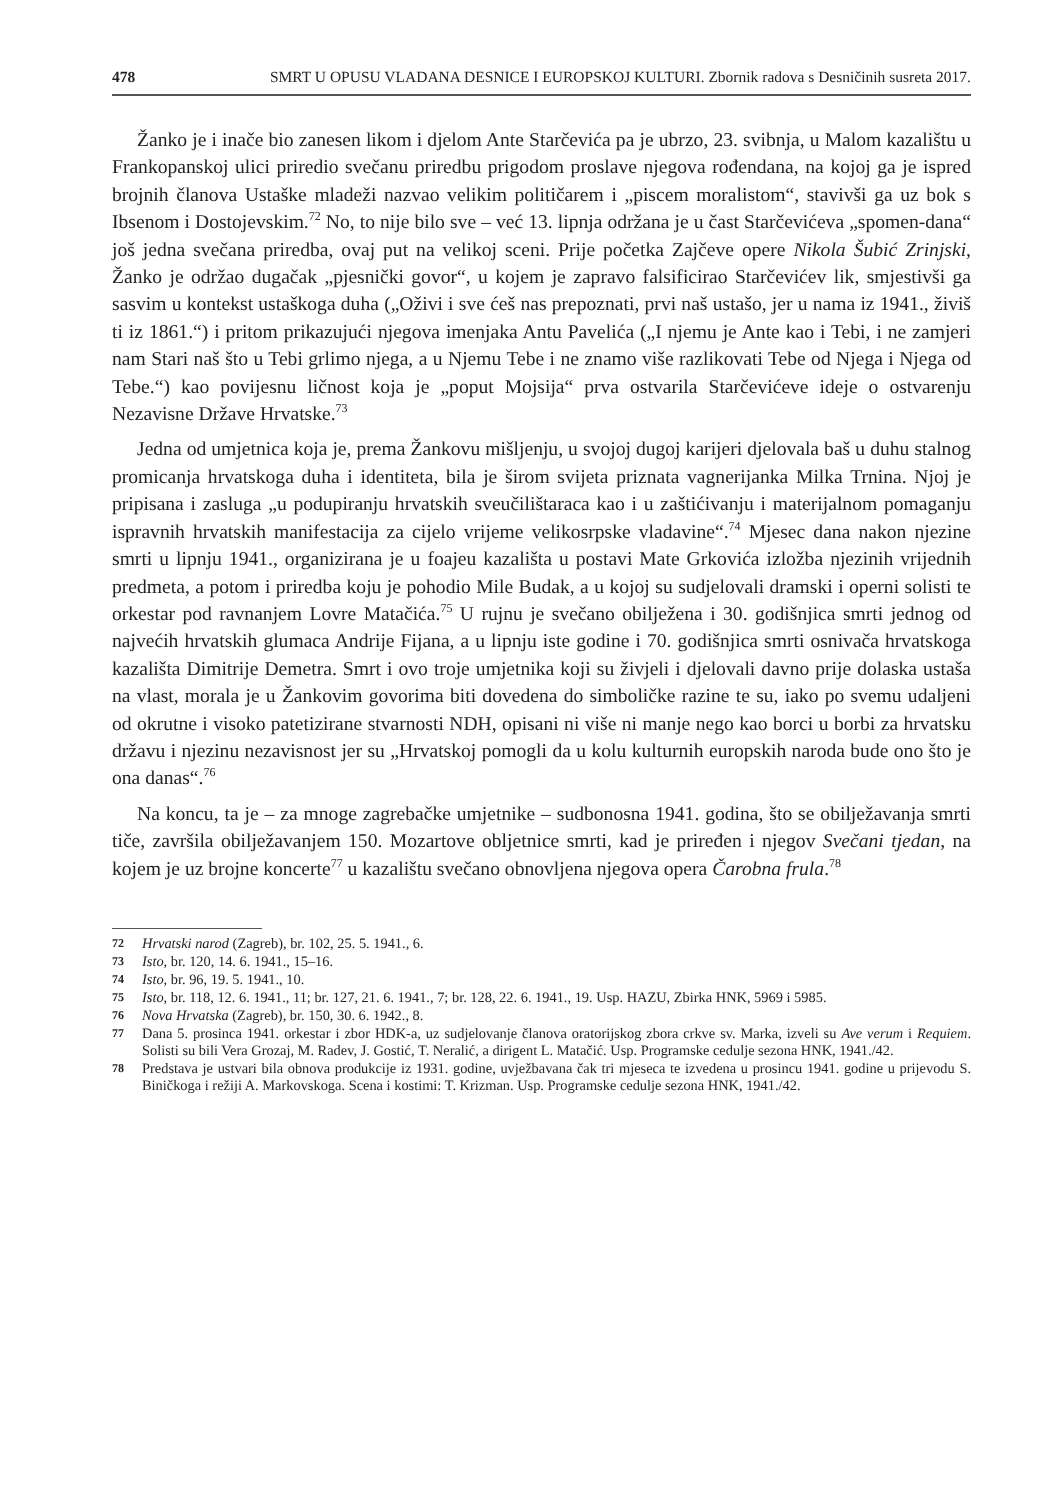478 SMRT U OPUSU VLADANA DESNICE I EUROPSKOJ KULTURI. Zbornik radova s Desničinih susreta 2017.
Žanko je i inače bio zanesen likom i djelom Ante Starčevića pa je ubrzo, 23. svibnja, u Malom kazalištu u Frankopanskoj ulici priredio svečanu priredbu prigodom proslave njegova rođendana, na kojoj ga je ispred brojnih članova Ustaške mladeži nazvao velikim političarem i „piscem moralistom“, stavivši ga uz bok s Ibsenom i Dostojevskim.<sup>72</sup> No, to nije bilo sve – već 13. lipnja održana je u čast Starčevićeva „spomen-dana“ još jedna svečana priredba, ovaj put na velikoj sceni. Prije početka Zajčeve opere Nikola Šubić Zrinjski, Žanko je održao dugačak „pjesnički govor“, u kojem je zapravo falsificirao Starčevićev lik, smjestivši ga sasvim u kontekst ustaškoga duha („Oživi i sve ćeš nas prepoznati, prvi naš ustašo, jer u nama iz 1941., živiš ti iz 1861.“) i pritom prikazujući njegova imenjaka Antu Pavelića („I njemu je Ante kao i Tebi, i ne zamjeri nam Stari naš što u Tebi grlimo njega, a u Njemu Tebe i ne znamo više razlikovati Tebe od Njega i Njega od Tebe.“) kao povijesnu ličnost koja je „poput Mojsija“ prva ostvarila Starčevićeve ideje o ostvarenju Nezavisne Države Hrvatske.<sup>73</sup>
Jedna od umjetnica koja je, prema Žankovu mišljenju, u svojoj dugoj karijeri djelovala baš u duhu stalnog promicanja hrvatskoga duha i identiteta, bila je širom svijeta priznata vagnerijanka Milka Trnina. Njoj je pripisana i zasluga „u podupiranju hrvatskih sveučilištaraca kao i u zaštićivanju i materijalnom pomaganju ispravnih hrvatskih manifestacija za cijelo vrijeme velikosrpske vladavine“.<sup>74</sup> Mjesec dana nakon njezine smrti u lipnju 1941., organizirana je u foajeu kazališta u postavi Mate Grkovića izložba njezinih vrijednih predmeta, a potom i priredba koju je pohodio Mile Budak, a u kojoj su sudjelovali dramski i operni solisti te orkestar pod ravnanjem Lovre Matačića.<sup>75</sup> U rujnu je svečano obilježena i 30. godišnjica smrti jednog od najvećih hrvatskih glumaca Andrije Fijana, a u lipnju iste godine i 70. godišnjica smrti osnivača hrvatskoga kazališta Dimitrije Demetra. Smrt i ovo troje umjetnika koji su živjeli i djelovali davno prije dolaska ustaša na vlast, morala je u Žankovim govorima biti dovedena do simboličke razine te su, iako po svemu udaljeni od okrutne i visoko patetizirane stvarnosti NDH, opisani ni više ni manje nego kao borci u borbi za hrvatsku državu i njezinu nezavisnost jer su „Hrvatskoj pomogli da u kolu kulturnih europskih naroda bude ono što je ona danas“.<sup>76</sup>
Na koncu, ta je – za mnoge zagrebačke umjetnike – sudbonosna 1941. godina, što se obilježavanja smrti tiče, završila obilježavanjem 150. Mozartove obljetnice smrti, kad je priređen i njegov Svečani tjedan, na kojem je uz brojne koncerte<sup>77</sup> u kazalištu svečano obnovljena njegova opera Čarobna frula.<sup>78</sup>
72 Hrvatski narod (Zagreb), br. 102, 25. 5. 1941., 6.
73 Isto, br. 120, 14. 6. 1941., 15–16.
74 Isto, br. 96, 19. 5. 1941., 10.
75 Isto, br. 118, 12. 6. 1941., 11; br. 127, 21. 6. 1941., 7; br. 128, 22. 6. 1941., 19. Usp. HAZU, Zbirka HNK, 5969 i 5985.
76 Nova Hrvatska (Zagreb), br. 150, 30. 6. 1942., 8.
77 Dana 5. prosinca 1941. orkestar i zbor HDK-a, uz sudjelovanje članova oratorijskog zbora crkve sv. Marka, izveli su Ave verum i Requiem. Solisti su bili Vera Grozaj, M. Radev, J. Gostić, T. Neralić, a dirigent L. Matačić. Usp. Programske cedulje sezona HNK, 1941./42.
78 Predstava je ustvari bila obnova produkcije iz 1931. godine, uvježbavana čak tri mjeseca te izvedena u prosincu 1941. godine u prijevodu S. Biničkoga i režiji A. Markovskoga. Scena i kostimi: T. Krizman. Usp. Programske cedulje sezona HNK, 1941./42.